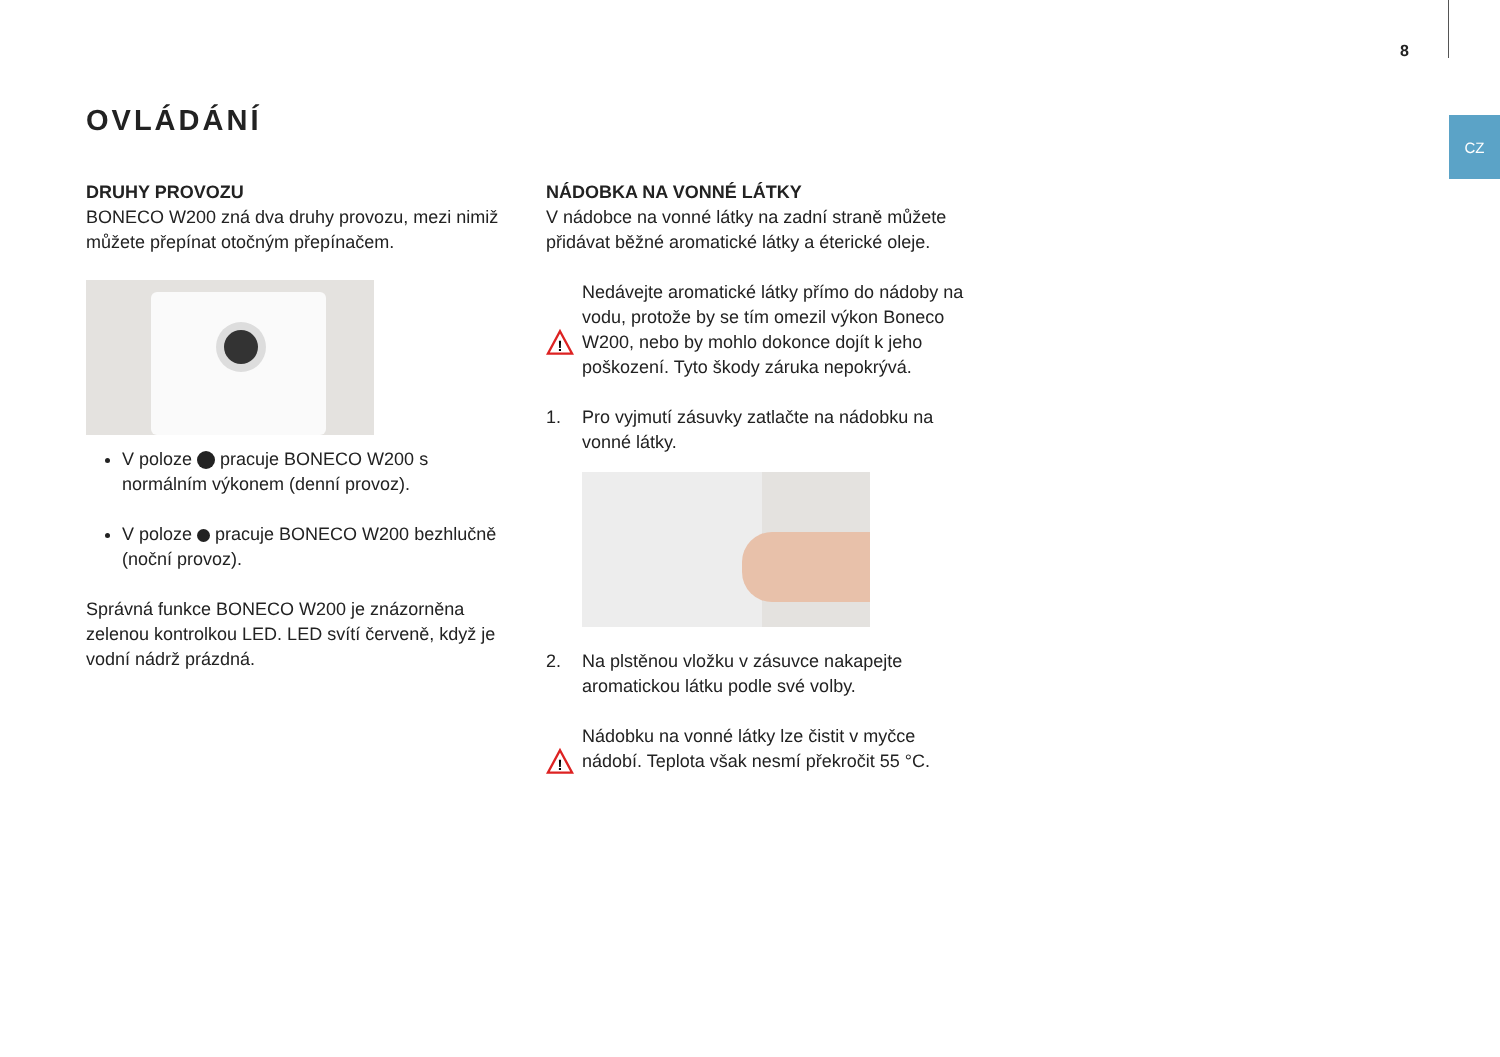8
CZ
OVLÁDÁNÍ
DRUHY PROVOZU
BONECO W200 zná dva druhy provozu, mezi nimiž můžete přepínat otočným přepínačem.
V poloze pracuje BONECO W200 s normálním výkonem (denní provoz).
V poloze pracuje BONECO W200 bezhlučně (noční provoz).
Správná funkce BONECO W200 je znázorněna zelenou kontrolkou LED. LED svítí červeně, když je vodní nádrž prázdná.
NÁDOBKA NA VONNÉ LÁTKY
V nádobce na vonné látky na zadní straně můžete přidávat běžné aromatické látky a éterické oleje.
!
Nedávejte aromatické látky přímo do nádoby na vodu, protože by se tím omezil výkon Boneco W200, nebo by mohlo dokonce dojít k jeho poškození. Tyto škody záruka nepokrývá.
1. Pro vyjmutí zásuvky zatlačte na nádobku na vonné látky.
2. Na plstěnou vložku v zásuvce nakapejte aromatickou látku podle své volby.
!
Nádobku na vonné látky lze čistit v myčce nádobí. Teplota však nesmí překročit 55 °C.